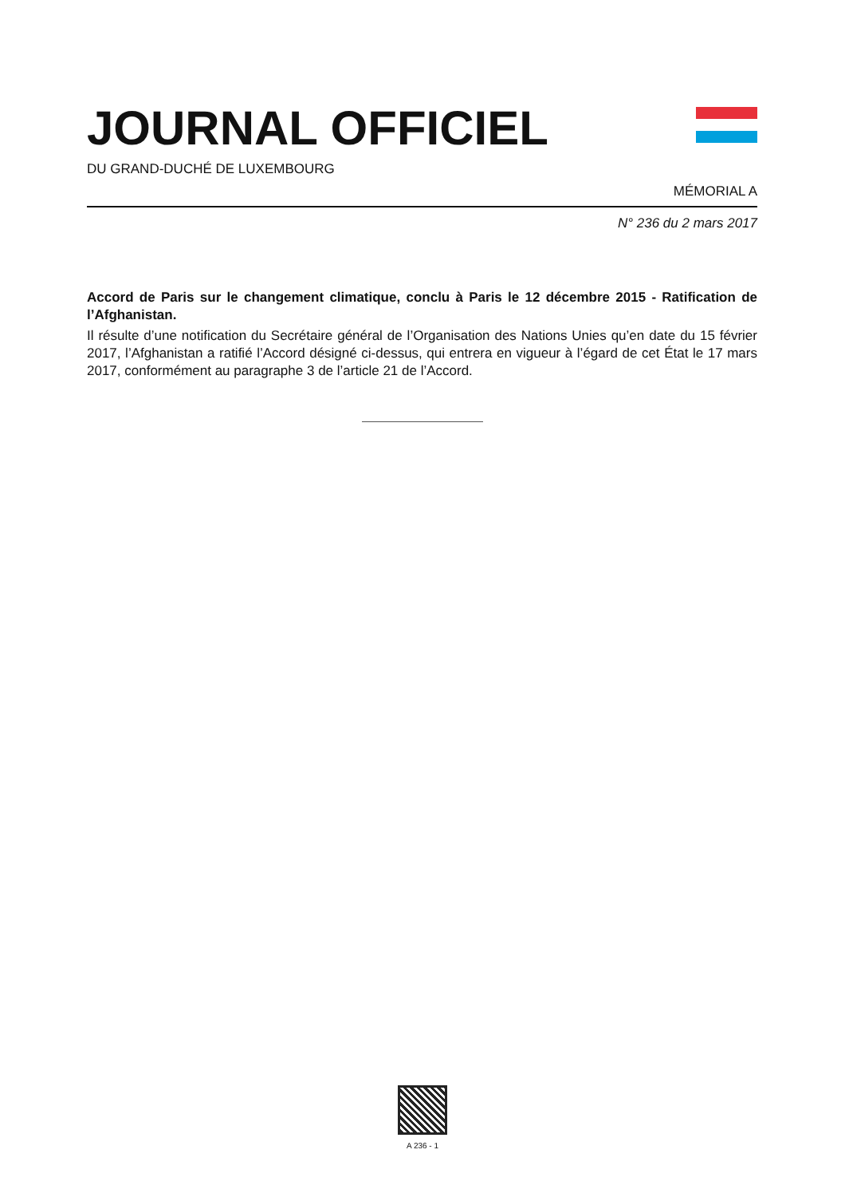JOURNAL OFFICIEL
DU GRAND-DUCHÉ DE LUXEMBOURG
MÉMORIAL A
N° 236 du 2 mars 2017
Accord de Paris sur le changement climatique, conclu à Paris le 12 décembre 2015 - Ratification de l’Afghanistan.
Il résulte d’une notification du Secrétaire général de l’Organisation des Nations Unies qu’en date du 15 février 2017, l’Afghanistan a ratifié l’Accord désigné ci-dessus, qui entrera en vigueur à l’égard de cet État le 17 mars 2017, conformément au paragraphe 3 de l’article 21 de l’Accord.
A 236 - 1